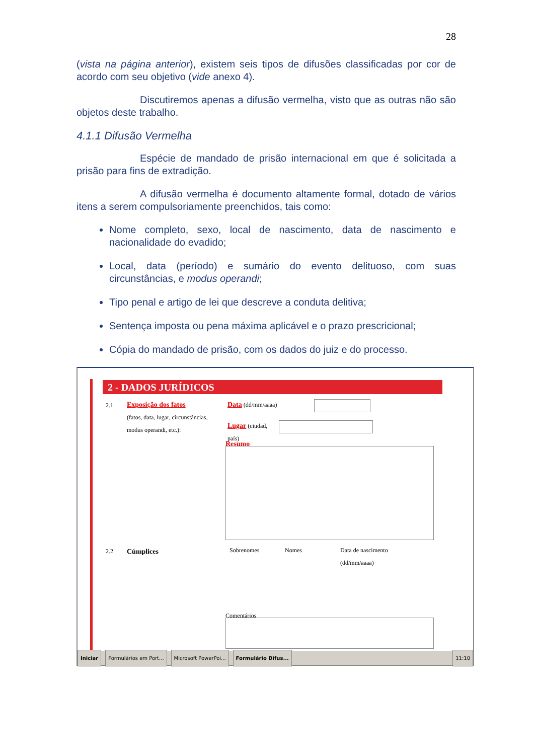28
(vista na página anterior), existem seis tipos de difusões classificadas por cor de acordo com seu objetivo (vide anexo 4).
Discutiremos apenas a difusão vermelha, visto que as outras não são objetos deste trabalho.
4.1.1 Difusão Vermelha
Espécie de mandado de prisão internacional em que é solicitada a prisão para fins de extradição.
A difusão vermelha é documento altamente formal, dotado de vários itens a serem compulsoriamente preenchidos, tais como:
Nome completo, sexo, local de nascimento, data de nascimento e nacionalidade do evadido;
Local, data (período) e sumário do evento delituoso, com suas circunstâncias, e modus operandi;
Tipo penal e artigo de lei que descreve a conduta delitiva;
Sentença imposta ou pena máxima aplicável e o prazo prescricional;
Cópia do mandado de prisão, com os dados do juiz e do processo.
2 - DADOS JURÍDICOS
2.1
Exposição dos fatos
(fatos, data, lugar, circunstâncias, modus operandi, etc.):
Data (dd/mm/aaaa)
Lugar (ciudad, país)
Resumo
2.2 Cúmplices Sobrenomes Nomes
Data de nascimento
(dd/mm/aaaa)
Comentários
Iniciar Formulários em Port... Microsoft PowerPoi... Formulário Difus... 11:10